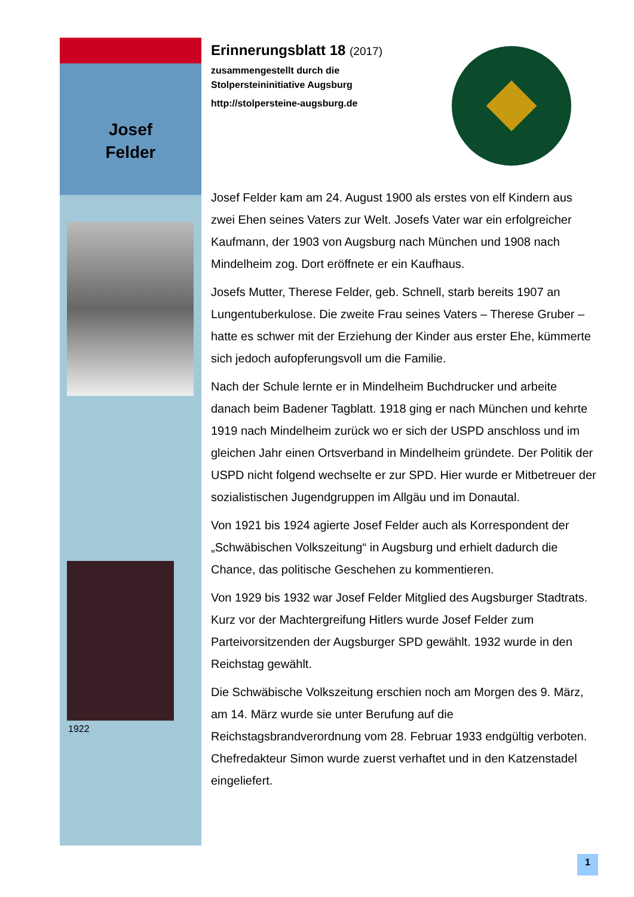Josef
Felder
1922
Erinnerungsblatt 18 (2017)
zusammengestellt durch die
Stolpersteininitiative Augsburg
http://stolpersteine-augsburg.de
Josef Felder kam am 24. August 1900 als erstes von elf Kindern aus zwei Ehen seines Vaters zur Welt. Josefs Vater war ein erfolgreicher Kaufmann, der 1903 von Augsburg nach München und 1908 nach Mindelheim zog. Dort eröffnete er ein Kaufhaus.
Josefs Mutter, Therese Felder, geb. Schnell, starb bereits 1907 an Lungentuberkulose. Die zweite Frau seines Vaters – Therese Gruber – hatte es schwer mit der Erziehung der Kinder aus erster Ehe, kümmerte sich jedoch aufopferungsvoll um die Familie.
Nach der Schule lernte er in Mindelheim Buchdrucker und arbeite danach beim Badener Tagblatt. 1918 ging er nach München und kehrte 1919 nach Mindelheim zurück wo er sich der USPD anschloss und im gleichen Jahr einen Ortsverband in Mindelheim gründete. Der Politik der USPD nicht folgend wechselte er zur SPD. Hier wurde er Mitbetreuer der sozialistischen Jugendgruppen im Allgäu und im Donautal.
Von 1921 bis 1924 agierte Josef Felder auch als Korrespondent der „Schwäbischen Volkszeitung“ in Augsburg und erhielt dadurch die Chance, das politische Geschehen zu kommentieren.
Von 1929 bis 1932 war Josef Felder Mitglied des Augsburger Stadtrats. Kurz vor der Machtergreifung Hitlers wurde Josef Felder zum Parteivorsitzenden der Augsburger SPD gewählt. 1932 wurde in den Reichstag gewählt.
Die Schwäbische Volkszeitung erschien noch am Morgen des 9. März, am 14. März wurde sie unter Berufung auf die Reichstagsbrandverordnung vom 28. Februar 1933 endgültig verboten. Chefredakteur Simon wurde zuerst verhaftet und in den Katzenstadel eingeliefert.
1